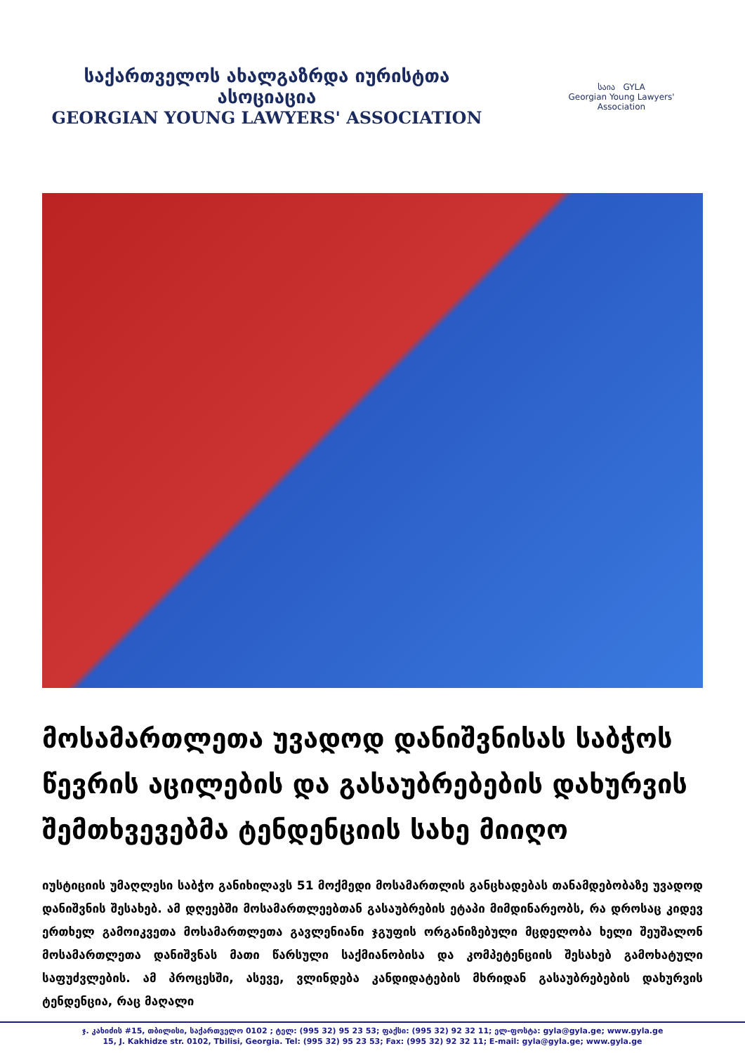საქართველოს ახალგაზრდა იურისტთა ასოციაცია
GEORGIAN YOUNG LAWYERS' ASSOCIATION
საია GYLA
Georgian Young Lawyers' Association
მოსამართლეთა უვადოდ დანიშვნისას საბჭოს წევრის აცილების და გასაუბრებების დახურვის შემთხვევებმა ტენდენციის სახე მიიღო
იუსტიციის უმაღლესი საბჭო განიხილავს 51 მოქმედი მოსამართლის განცხადებას თანამდებობაზე უვადოდ დანიშვნის შესახებ. ამ დღეებში მოსამართლეებთან გასაუბრების ეტაპი მიმდინარეობს, რა დროსაც კიდევ ერთხელ გამოიკვეთა მოსამართლეთა გავლენიანი ჯგუფის ორგანიზებული მცდელობა ხელი შეუშალონ მოსამართლეთა დანიშვნას მათი წარსული საქმიანობისა და კომპეტენციის შესახებ გამოხატული საფუძვლების. ამ პროცესში, ასევე, ვლინდება კანდიდატების მხრიდან გასაუბრებების დახურვის ტენდენცია, რაც მაღალი
ჯ. კახიძის #15, თბილისი, საქართველო 0102 ; ტელ: (995 32) 95 23 53; ფაქსი: (995 32) 92 32 11; ელ-ფოსტა: gyla@gyla.ge; www.gyla.ge
15, J. Kakhidze str. 0102, Tbilisi, Georgia. Tel: (995 32) 95 23 53; Fax: (995 32) 92 32 11; E-mail: gyla@gyla.ge; www.gyla.ge